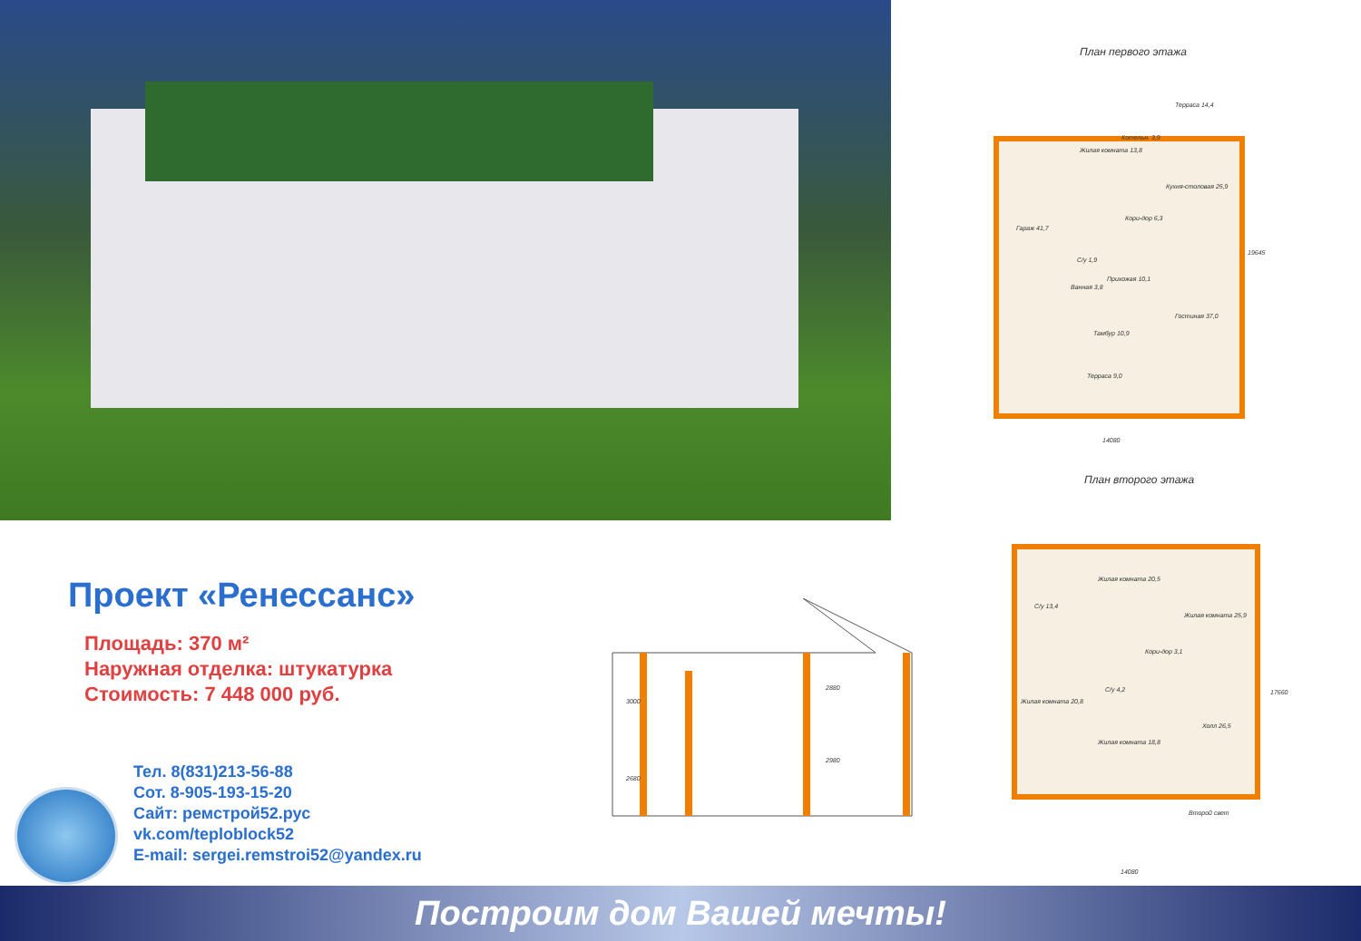План первого этажа
Жилая комната 13,8
Котельн. 3,9
Терраса 14,4
Кухня-столовая 25,9
Гараж 41,7
Кори-дор 6,3
С/у 1,9
Прихожая 10,1
Ванная 3,8
Гостиная 37,0
Тамбур 10,9
Терраса 9,0
14080
19645
План второго этажа
Жилая комната 20,5
С/у 13,4
Жилая комната 25,9
Кори-дор 3,1
С/у 4,2
Жилая комната 20,8
Холл 26,5
Жилая комната 18,8
Второй свет
14080
17660
3000
2680
2880
2980
Проект «Ренессанс»
Площадь: 370 м²
Наружная отделка: штукатурка
Стоимость: 7 448 000 руб.
Тел. 8(831)213-56-88
Сот. 8-905-193-15-20
Сайт: ремстрой52.рус
vk.com/teploblock52
E-mail: sergei.remstroi52@yandex.ru
Построим дом Вашей мечты!